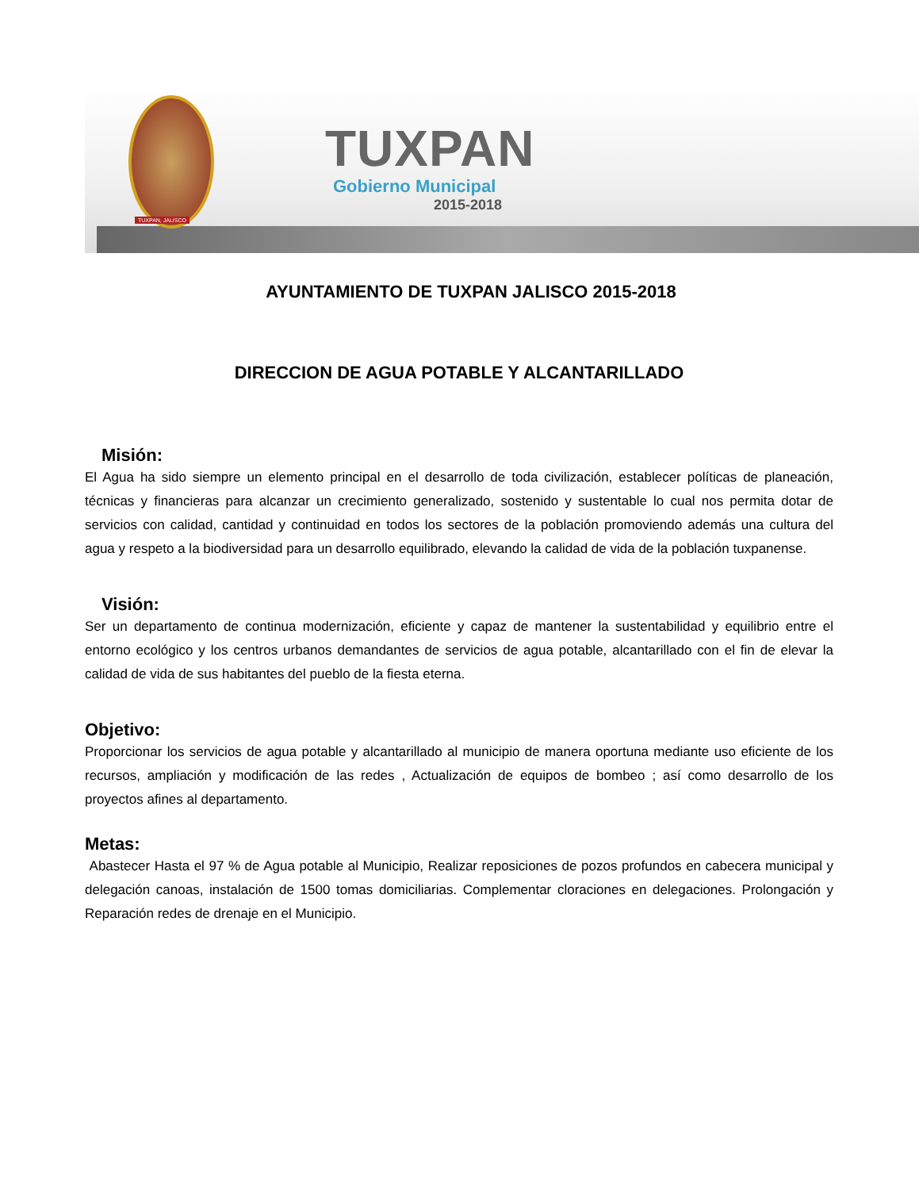TUXPAN, JALISCO
TUXPAN
Gobierno Municipal
2015-2018
AYUNTAMIENTO DE TUXPAN JALISCO 2015-2018
DIRECCION DE AGUA POTABLE Y ALCANTARILLADO
Misión:
El Agua ha sido siempre un elemento principal en el desarrollo de toda civilización, establecer políticas de planeación, técnicas y financieras para alcanzar un crecimiento generalizado, sostenido y sustentable lo cual nos permita dotar de servicios con calidad, cantidad y continuidad en todos los sectores de la población promoviendo además una cultura del agua y respeto a la biodiversidad para un desarrollo equilibrado, elevando la calidad de vida de la población tuxpanense.
Visión:
Ser un departamento de continua modernización, eficiente y capaz de mantener la sustentabilidad y equilibrio entre el entorno ecológico y los centros urbanos demandantes de servicios de agua potable, alcantarillado con el fin de elevar la calidad de vida de sus habitantes del pueblo de la fiesta eterna.
Objetivo:
Proporcionar los servicios de agua potable y alcantarillado al municipio de manera oportuna mediante uso eficiente de los recursos, ampliación y modificación de las redes , Actualización de equipos de bombeo ; así como desarrollo de los proyectos afines al departamento.
Metas:
Abastecer Hasta el 97 % de Agua potable al Municipio, Realizar reposiciones de pozos profundos en cabecera municipal y delegación canoas, instalación de 1500 tomas domiciliarias. Complementar cloraciones en delegaciones. Prolongación y Reparación redes de drenaje en el Municipio.